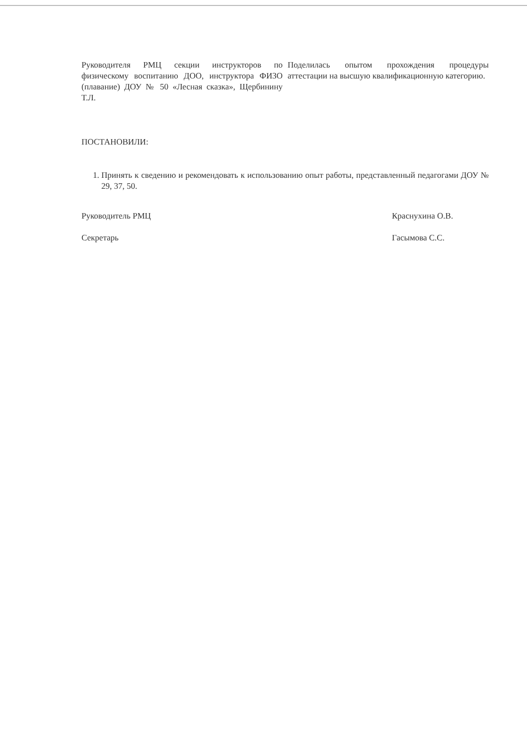Руководителя РМЦ секции инструкторов по физическому воспитанию ДОО, инструктора ФИЗО (плавание) ДОУ № 50 «Лесная сказка», Щербинину Т.Л.
Поделилась опытом прохождения процедуры аттестации на высшую квалификационную категорию.
ПОСТАНОВИЛИ:
1. Принять к сведению и рекомендовать к использованию опыт работы, представленный педагогами ДОУ № 29, 37, 50.
Руководитель РМЦ Краснухина О.В.
Секретарь Гасымова С.С.